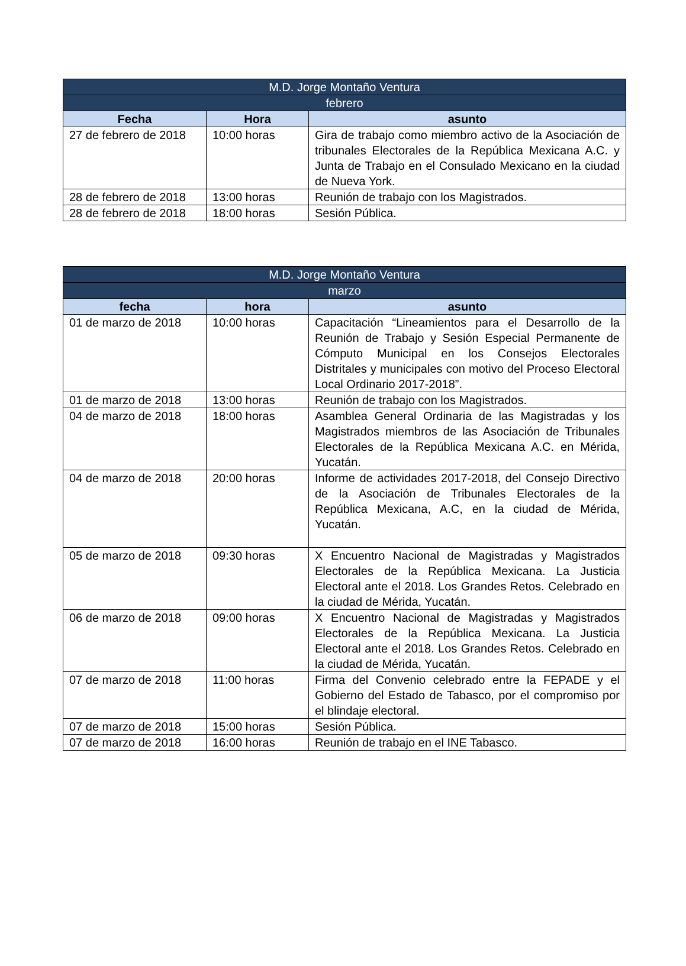| M.D. Jorge Montaño Ventura | | |
| --- | --- | --- |
| febrero | | |
| Fecha | Hora | asunto |
| 27 de febrero de 2018 | 10:00 horas | Gira de trabajo como miembro activo de la Asociación de tribunales Electorales de la República Mexicana A.C. y Junta de Trabajo en el Consulado Mexicano en la ciudad de Nueva York. |
| 28 de febrero de 2018 | 13:00 horas | Reunión de trabajo con los Magistrados. |
| 28 de febrero de 2018 | 18:00 horas | Sesión Pública. |
| M.D. Jorge Montaño Ventura | | |
| --- | --- | --- |
| marzo | | |
| fecha | hora | asunto |
| 01 de marzo de 2018 | 10:00 horas | Capacitación “Lineamientos para el Desarrollo de la Reunión de Trabajo y Sesión Especial Permanente de Cómputo Municipal en los Consejos Electorales Distritales y municipales con motivo del Proceso Electoral Local Ordinario 2017-2018”. |
| 01 de marzo de 2018 | 13:00 horas | Reunión de trabajo con los Magistrados. |
| 04 de marzo de 2018 | 18:00 horas | Asamblea General Ordinaria de las Magistradas y los Magistrados miembros de las Asociación de Tribunales Electorales de la República Mexicana A.C. en Mérida, Yucatán. |
| 04 de marzo de 2018 | 20:00 horas | Informe de actividades 2017-2018, del Consejo Directivo de la Asociación de Tribunales Electorales de la República Mexicana, A.C, en la ciudad de Mérida, Yucatán. |
| 05 de marzo de 2018 | 09:30 horas | X Encuentro Nacional de Magistradas y Magistrados Electorales de la República Mexicana. La Justicia Electoral ante el 2018. Los Grandes Retos. Celebrado en la ciudad de Mérida, Yucatán. |
| 06 de marzo de 2018 | 09:00 horas | X Encuentro Nacional de Magistradas y Magistrados Electorales de la República Mexicana. La Justicia Electoral ante el 2018. Los Grandes Retos. Celebrado en la ciudad de Mérida, Yucatán. |
| 07 de marzo de 2018 | 11:00 horas | Firma del Convenio celebrado entre la FEPADE y el Gobierno del Estado de Tabasco, por el compromiso por el blindaje electoral. |
| 07 de marzo de 2018 | 15:00 horas | Sesión Pública. |
| 07 de marzo de 2018 | 16:00 horas | Reunión de trabajo en el INE Tabasco. |